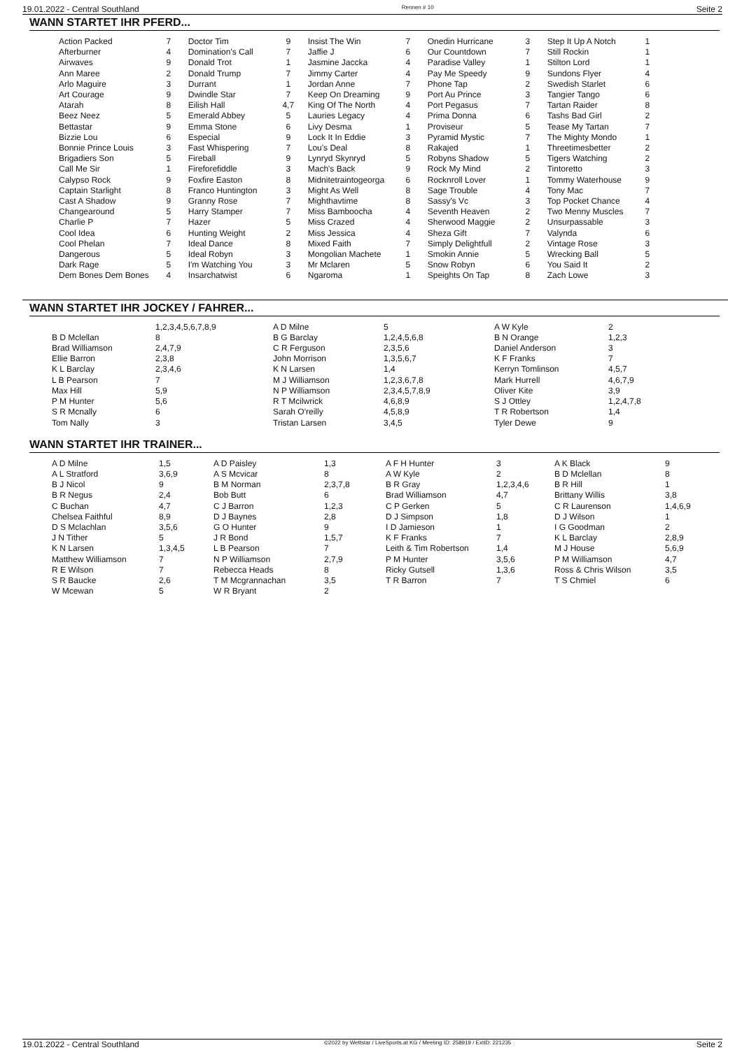19.01.2022 - Central Southland Rennen # 10 Seite 2
WANN STARTET IHR PFERD...
| Action Packed | 7 | Doctor Tim | 9 | Insist The Win | 7 | Onedin Hurricane | 3 | Step It Up A Notch | 1 |
| Afterburner | 4 | Domination's Call | 7 | Jaffie J | 6 | Our Countdown | 7 | Still Rockin | 1 |
| Airwaves | 9 | Donald Trot | 1 | Jasmine Jaccka | 4 | Paradise Valley | 1 | Stilton Lord | 1 |
| Ann Maree | 2 | Donald Trump | 7 | Jimmy Carter | 4 | Pay Me Speedy | 9 | Sundons Flyer | 4 |
| Arlo Maguire | 3 | Durrant | 1 | Jordan Anne | 7 | Phone Tap | 2 | Swedish Starlet | 6 |
| Art Courage | 9 | Dwindle Star | 7 | Keep On Dreaming | 9 | Port Au Prince | 3 | Tangier Tango | 6 |
| Atarah | 8 | Eilish Hall | 4,7 | King Of The North | 4 | Port Pegasus | 7 | Tartan Raider | 8 |
| Beez Neez | 5 | Emerald Abbey | 5 | Lauries Legacy | 4 | Prima Donna | 6 | Tashs Bad Girl | 2 |
| Bettastar | 9 | Emma Stone | 6 | Livy Desma | 1 | Proviseur | 5 | Tease My Tartan | 7 |
| Bizzie Lou | 6 | Especial | 9 | Lock It In Eddie | 3 | Pyramid Mystic | 7 | The Mighty Mondo | 1 |
| Bonnie Prince Louis | 3 | Fast Whispering | 7 | Lou's Deal | 8 | Rakajed | 1 | Threetimesbetter | 2 |
| Brigadiers Son | 5 | Fireball | 9 | Lynryd Skynryd | 5 | Robyns Shadow | 5 | Tigers Watching | 2 |
| Call Me Sir | 1 | Fireforefiddle | 3 | Mach's Back | 9 | Rock My Mind | 2 | Tintoretto | 3 |
| Calypso Rock | 9 | Foxfire Easton | 8 | Midnitetraintogeorga | 6 | Rocknroll Lover | 1 | Tommy Waterhouse | 9 |
| Captain Starlight | 8 | Franco Huntington | 3 | Might As Well | 8 | Sage Trouble | 4 | Tony Mac | 7 |
| Cast A Shadow | 9 | Granny Rose | 7 | Mighthavtime | 8 | Sassy's Vc | 3 | Top Pocket Chance | 4 |
| Changearound | 5 | Harry Stamper | 7 | Miss Bamboocha | 4 | Seventh Heaven | 2 | Two Menny Muscles | 7 |
| Charlie P | 7 | Hazer | 5 | Miss Crazed | 4 | Sherwood Maggie | 2 | Unsurpassable | 3 |
| Cool Idea | 6 | Hunting Weight | 2 | Miss Jessica | 4 | Sheza Gift | 7 | Valynda | 6 |
| Cool Phelan | 7 | Ideal Dance | 8 | Mixed Faith | 7 | Simply Delightfull | 2 | Vintage Rose | 3 |
| Dangerous | 5 | Ideal Robyn | 3 | Mongolian Machete | 1 | Smokin Annie | 5 | Wrecking Ball | 5 |
| Dark Rage | 5 | I'm Watching You | 3 | Mr Mclaren | 5 | Snow Robyn | 6 | You Said It | 2 |
| Dem Bones Dem Bones | 4 | Insarchatwist | 6 | Ngaroma | 1 | Speights On Tap | 8 | Zach Lowe | 3 |
WANN STARTET IHR JOCKEY / FAHRER...
| | 1,2,3,4,5,6,7,8,9 | A D Milne | 5 | A W Kyle | 2 |
| B D Mclellan | 8 | B G Barclay | 1,2,4,5,6,8 | B N Orange | 1,2,3 |
| Brad Williamson | 2,4,7,9 | C R Ferguson | 2,3,5,6 | Daniel Anderson | 3 |
| Ellie Barron | 2,3,8 | John Morrison | 1,3,5,6,7 | K F Franks | 7 |
| K L Barclay | 2,3,4,6 | K N Larsen | 1,4 | Kerryn Tomlinson | 4,5,7 |
| L B Pearson | 7 | M J Williamson | 1,2,3,6,7,8 | Mark Hurrell | 4,6,7,9 |
| Max Hill | 5,9 | N P Williamson | 2,3,4,5,7,8,9 | Oliver Kite | 3,9 |
| P M Hunter | 5,6 | R T Mcilwrick | 4,6,8,9 | S J Ottley | 1,2,4,7,8 |
| S R Mcnally | 6 | Sarah O'reilly | 4,5,8,9 | T R Robertson | 1,4 |
| Tom Nally | 3 | Tristan Larsen | 3,4,5 | Tyler Dewe | 9 |
WANN STARTET IHR TRAINER...
| A D Milne | 1,5 | A D Paisley | 1,3 | A F H Hunter | 3 | A K Black | 9 |
| A L Stratford | 3,6,9 | A S Mcvicar | 8 | A W Kyle | 2 | B D Mclellan | 8 |
| B J Nicol | 9 | B M Norman | 2,3,7,8 | B R Gray | 1,2,3,4,6 | B R Hill | 1 |
| B R Negus | 2,4 | Bob Butt | 6 | Brad Williamson | 4,7 | Brittany Willis | 3,8 |
| C Buchan | 4,7 | C J Barron | 1,2,3 | C P Gerken | 5 | C R Laurenson | 1,4,6,9 |
| Chelsea Faithful | 8,9 | D J Baynes | 2,8 | D J Simpson | 1,8 | D J Wilson | 1 |
| D S Mclachlan | 3,5,6 | G O Hunter | 9 | I D Jamieson | 1 | I G Goodman | 2 |
| J N Tither | 5 | J R Bond | 1,5,7 | K F Franks | 7 | K L Barclay | 2,8,9 |
| K N Larsen | 1,3,4,5 | L B Pearson | 7 | Leith & Tim Robertson | 1,4 | M J House | 5,6,9 |
| Matthew Williamson | 7 | N P Williamson | 2,7,9 | P M Hunter | 3,5,6 | P M Williamson | 4,7 |
| R E Wilson | 7 | Rebecca Heads | 8 | Ricky Gutsell | 1,3,6 | Ross & Chris Wilson | 3,5 |
| S R Baucke | 2,6 | T M Mcgrannachan | 3,5 | T R Barron | 7 | T S Chmiel | 6 |
| W Mcewan | 5 | W R Bryant | 2 | | | | |
19.01.2022 - Central Southland ©2022 by Wettstar / LiveSports.at KG / Meeting ID: 258919 / ExtID: 221235 Seite 2